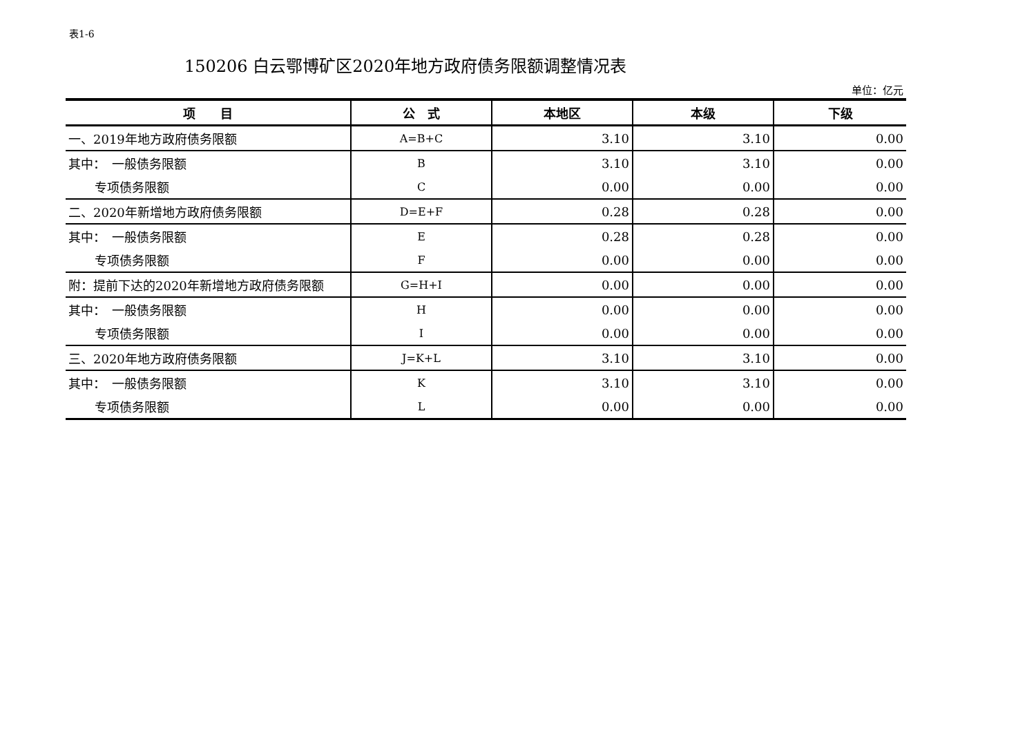表1-6
150206 白云鄂博矿区2020年地方政府债务限额调整情况表
单位：亿元
| 项 目 | 公 式 | 本地区 | 本级 | 下级 |
| --- | --- | --- | --- | --- |
| 一、2019年地方政府债务限额 | A=B+C | 3.10 | 3.10 | 0.00 |
| 其中： 一般债务限额 | B | 3.10 | 3.10 | 0.00 |
| 专项债务限额 | C | 0.00 | 0.00 | 0.00 |
| 二、2020年新增地方政府债务限额 | D=E+F | 0.28 | 0.28 | 0.00 |
| 其中： 一般债务限额 | E | 0.28 | 0.28 | 0.00 |
| 专项债务限额 | F | 0.00 | 0.00 | 0.00 |
| 附：提前下达的2020年新增地方政府债务限额 | G=H+I | 0.00 | 0.00 | 0.00 |
| 其中： 一般债务限额 | H | 0.00 | 0.00 | 0.00 |
| 专项债务限额 | I | 0.00 | 0.00 | 0.00 |
| 三、2020年地方政府债务限额 | J=K+L | 3.10 | 3.10 | 0.00 |
| 其中： 一般债务限额 | K | 3.10 | 3.10 | 0.00 |
| 专项债务限额 | L | 0.00 | 0.00 | 0.00 |